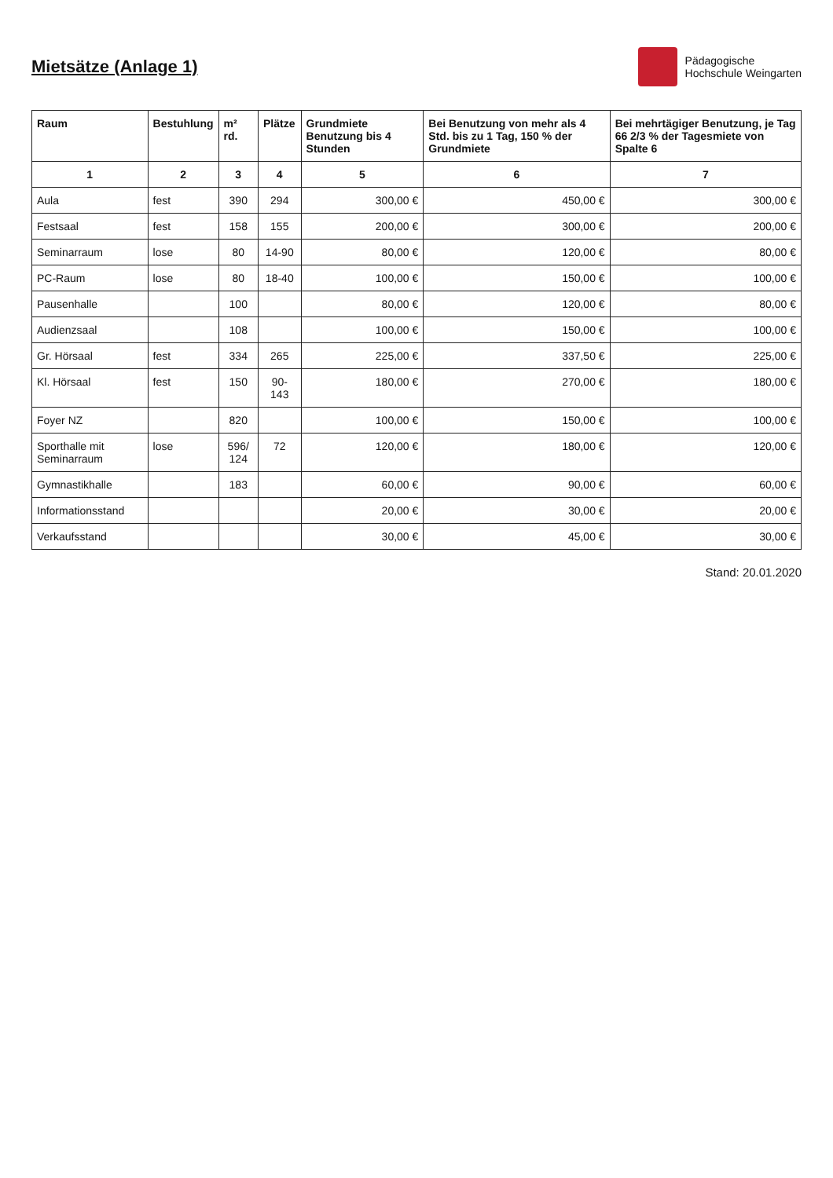Mietsätze (Anlage 1)
Pädagogische
Hochschule Weingarten
| Raum | Bestuhlung | m² rd. | Plätze | Grundmiete Benutzung bis 4 Stunden | Bei Benutzung von mehr als 4 Std. bis zu 1 Tag, 150 % der Grundmiete | Bei mehrtägiger Benutzung, je Tag 66 2/3 % der Tagesmiete von Spalte 6 |
| --- | --- | --- | --- | --- | --- | --- |
| 1 | 2 | 3 | 4 | 5 | 6 | 7 |
| Aula | fest | 390 | 294 | 300,00 € | 450,00 € | 300,00 € |
| Festsaal | fest | 158 | 155 | 200,00 € | 300,00 € | 200,00 € |
| Seminarraum | lose | 80 | 14-90 | 80,00 € | 120,00 € | 80,00 € |
| PC-Raum | lose | 80 | 18-40 | 100,00 € | 150,00 € | 100,00 € |
| Pausenhalle | | 100 | | 80,00 € | 120,00 € | 80,00 € |
| Audienzsaal | | 108 | | 100,00 € | 150,00 € | 100,00 € |
| Gr. Hörsaal | fest | 334 | 265 | 225,00 € | 337,50 € | 225,00 € |
| Kl. Hörsaal | fest | 150 | 90-143 | 180,00 € | 270,00 € | 180,00 € |
| Foyer NZ | | 820 | | 100,00 € | 150,00 € | 100,00 € |
| Sporthalle mit Seminarraum | lose | 596/ 124 | 72 | 120,00 € | 180,00 € | 120,00 € |
| Gymnastikhalle | | 183 | | 60,00 € | 90,00 € | 60,00 € |
| Informationsstand | | | | 20,00 € | 30,00 € | 20,00 € |
| Verkaufsstand | | | | 30,00 € | 45,00 € | 30,00 € |
Stand: 20.01.2020